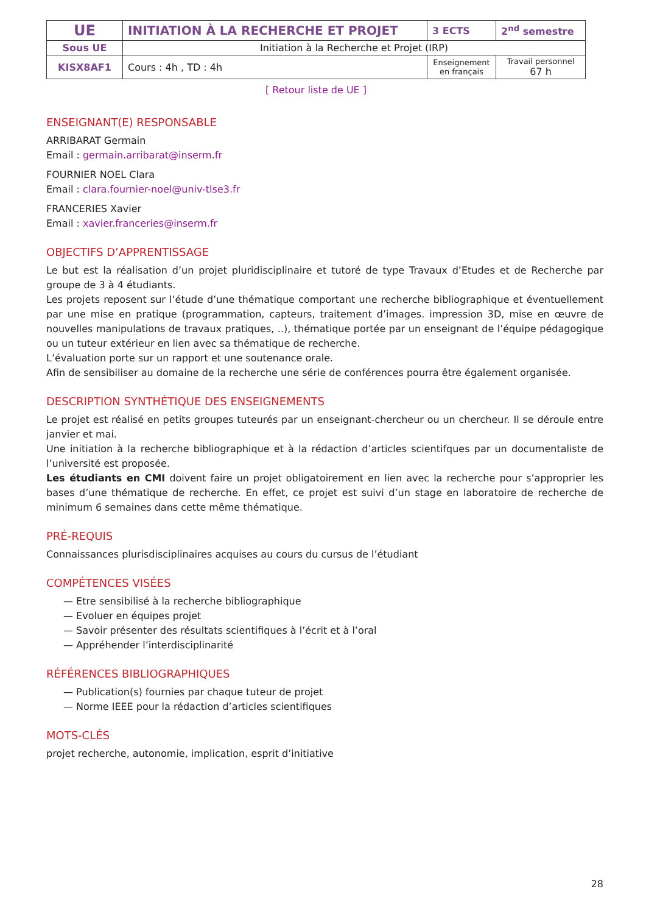| UE | INITIATION À LA RECHERCHE ET PROJET | 3 ECTS | 2<sup>nd</sup> semestre |
| Sous UE | Initiation à la Recherche et Projet (IRP) | | |
| KISX8AF1 | Cours : 4h , TD : 4h | Enseignement en français | Travail personnel 67 h |
[ Retour liste de UE ]
ENSEIGNANT(E) RESPONSABLE
ARRIBARAT Germain
Email : germain.arribarat@inserm.fr
FOURNIER NOEL Clara
Email : clara.fournier-noel@univ-tlse3.fr
FRANCERIES Xavier
Email : xavier.franceries@inserm.fr
OBJECTIFS D’APPRENTISSAGE
Le but est la réalisation d’un projet pluridisciplinaire et tutoré de type Travaux d’Etudes et de Recherche par groupe de 3 à 4 étudiants.
Les projets reposent sur l’étude d’une thématique comportant une recherche bibliographique et éventuellement par une mise en pratique (programmation, capteurs, traitement d’images. impression 3D, mise en œuvre de nouvelles manipulations de travaux pratiques, ..), thématique portée par un enseignant de l’équipe pédagogique ou un tuteur extérieur en lien avec sa thématique de recherche.
L’évaluation porte sur un rapport et une soutenance orale.
Afin de sensibiliser au domaine de la recherche une série de conférences pourra être également organisée.
DESCRIPTION SYNTHÉTIQUE DES ENSEIGNEMENTS
Le projet est réalisé en petits groupes tuteurés par un enseignant-chercheur ou un chercheur. Il se déroule entre janvier et mai.
Une initiation à la recherche bibliographique et à la rédaction d’articles scientifques par un documentaliste de l’université est proposée.
Les étudiants en CMI doivent faire un projet obligatoirement en lien avec la recherche pour s’approprier les bases d’une thématique de recherche. En effet, ce projet est suivi d’un stage en laboratoire de recherche de minimum 6 semaines dans cette même thématique.
PRÉ-REQUIS
Connaissances plurisdisciplinaires acquises au cours du cursus de l’étudiant
COMPÉTENCES VISÉES
— Etre sensibilisé à la recherche bibliographique
— Evoluer en équipes projet
— Savoir présenter des résultats scientifiques à l’écrit et à l’oral
— Appréhender l’interdisciplinarité
RÉFÉRENCES BIBLIOGRAPHIQUES
— Publication(s) fournies par chaque tuteur de projet
— Norme IEEE pour la rédaction d’articles scientifiques
MOTS-CLÉS
projet recherche, autonomie, implication, esprit d’initiative
28